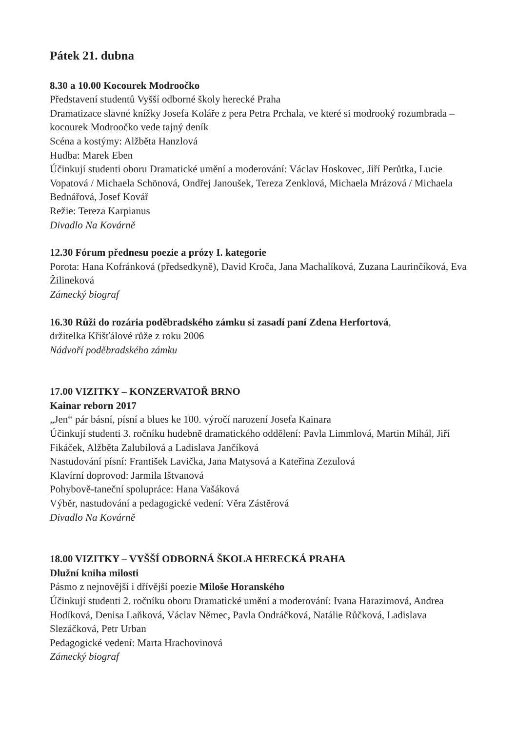Pátek 21. dubna
8.30 a 10.00 Kocourek Modroočko
Představení studentů Vyšší odborné školy herecké Praha
Dramatizace slavné knížky Josefa Koláře z pera Petra Prchala, ve které si modrooký rozumbrada – kocourek Modroočko vede tajný deník
Scéna a kostýmy: Alžběta Hanzlová
Hudba: Marek Eben
Účinkují studenti oboru Dramatické umění a moderování: Václav Hoskovec, Jiří Perůtka, Lucie Vopatová / Michaela Schönová, Ondřej Janoušek, Tereza Zenklová, Michaela Mrázová / Michaela Bednářová, Josef Kovář
Režie: Tereza Karpianus
Divadlo Na Kovárně
12.30 Fórum přednesu poezie a prózy I. kategorie
Porota: Hana Kofránková (předsedkyně), David Kroča, Jana Machalíková, Zuzana Laurinčíková, Eva Žilineková
Zámecký biograf
16.30 Růži do rozária poděbradského zámku si zasadí paní Zdena Herfortová,
držitelka Křišťálové růže z roku 2006
Nádvoří poděbradského zámku
17.00 VIZITKY – KONZERVATOŘ BRNO
Kainar reborn 2017
„Jen“ pár básní, písní a blues ke 100. výročí narození Josefa Kainara
Účinkují studenti 3. ročníku hudebně dramatického oddělení: Pavla Limmlová, Martin Mihál, Jiří Fikáček, Alžběta Zalubilová a Ladislava Jančíková
Nastudování písní: František Lavička, Jana Matysová a Kateřina Zezulová
Klavírní doprovod: Jarmila Ištvanová
Pohybově-taneční spolupráce: Hana Vašáková
Výběr, nastudování a pedagogické vedení: Věra Zástěrová
Divadlo Na Kovárně
18.00 VIZITKY – VYŠŠÍ ODBORNÁ ŠKOLA HERECKÁ PRAHA
Dlužní kniha milosti
Pásmo z nejnovější i dřívější poezie Miloše Horanského
Účinkují studenti 2. ročníku oboru Dramatické umění a moderování: Ivana Harazimová, Andrea Hodíková, Denisa Laňková, Václav Němec, Pavla Ondráčková, Natálie Růčková, Ladislava Slezáčková, Petr Urban
Pedagogické vedení: Marta Hrachovinová
Zámecký biograf